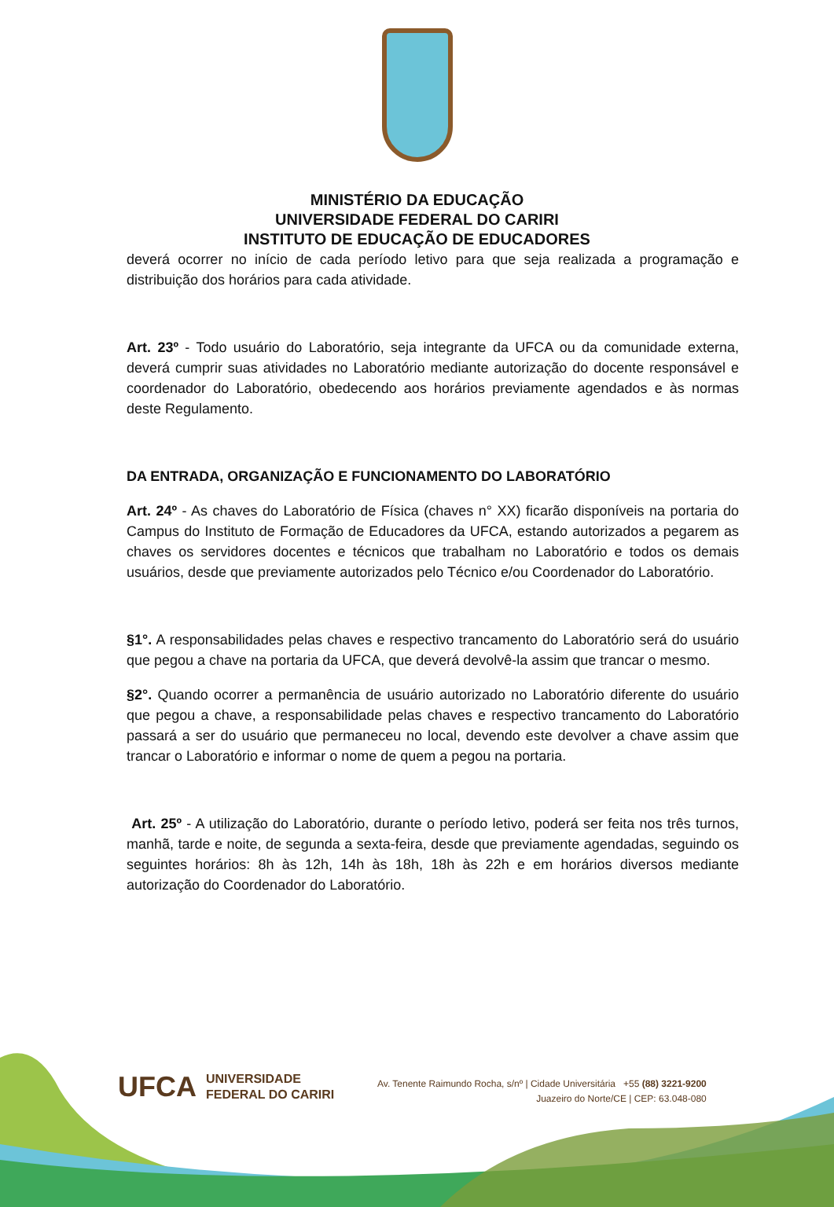MINISTÉRIO DA EDUCAÇÃO
UNIVERSIDADE FEDERAL DO CARIRI
INSTITUTO DE EDUCAÇÃO DE EDUCADORES
deverá ocorrer no início de cada período letivo para que seja realizada a programação e distribuição dos horários para cada atividade.
Art. 23º - Todo usuário do Laboratório, seja integrante da UFCA ou da comunidade externa, deverá cumprir suas atividades no Laboratório mediante autorização do docente responsável e coordenador do Laboratório, obedecendo aos horários previamente agendados e às normas deste Regulamento.
DA ENTRADA, ORGANIZAÇÃO E FUNCIONAMENTO DO LABORATÓRIO
Art. 24º - As chaves do Laboratório de Física (chaves n° XX) ficarão disponíveis na portaria do Campus do Instituto de Formação de Educadores da UFCA, estando autorizados a pegarem as chaves os servidores docentes e técnicos que trabalham no Laboratório e todos os demais usuários, desde que previamente autorizados pelo Técnico e/ou Coordenador do Laboratório.
§1°. A responsabilidades pelas chaves e respectivo trancamento do Laboratório será do usuário que pegou a chave na portaria da UFCA, que deverá devolvê-la assim que trancar o mesmo.
§2°. Quando ocorrer a permanência de usuário autorizado no Laboratório diferente do usuário que pegou a chave, a responsabilidade pelas chaves e respectivo trancamento do Laboratório passará a ser do usuário que permaneceu no local, devendo este devolver a chave assim que trancar o Laboratório e informar o nome de quem a pegou na portaria.
Art. 25º - A utilização do Laboratório, durante o período letivo, poderá ser feita nos três turnos, manhã, tarde e noite, de segunda a sexta-feira, desde que previamente agendadas, seguindo os seguintes horários: 8h às 12h, 14h às 18h, 18h às 22h e em horários diversos mediante autorização do Coordenador do Laboratório.
UFCA UNIVERSIDADE
FEDERAL DO CARIRI
Av. Tenente Raimundo Rocha, s/nº | Cidade Universitária +55 (88) 3221-9200
Juazeiro do Norte/CE | CEP: 63.048-080